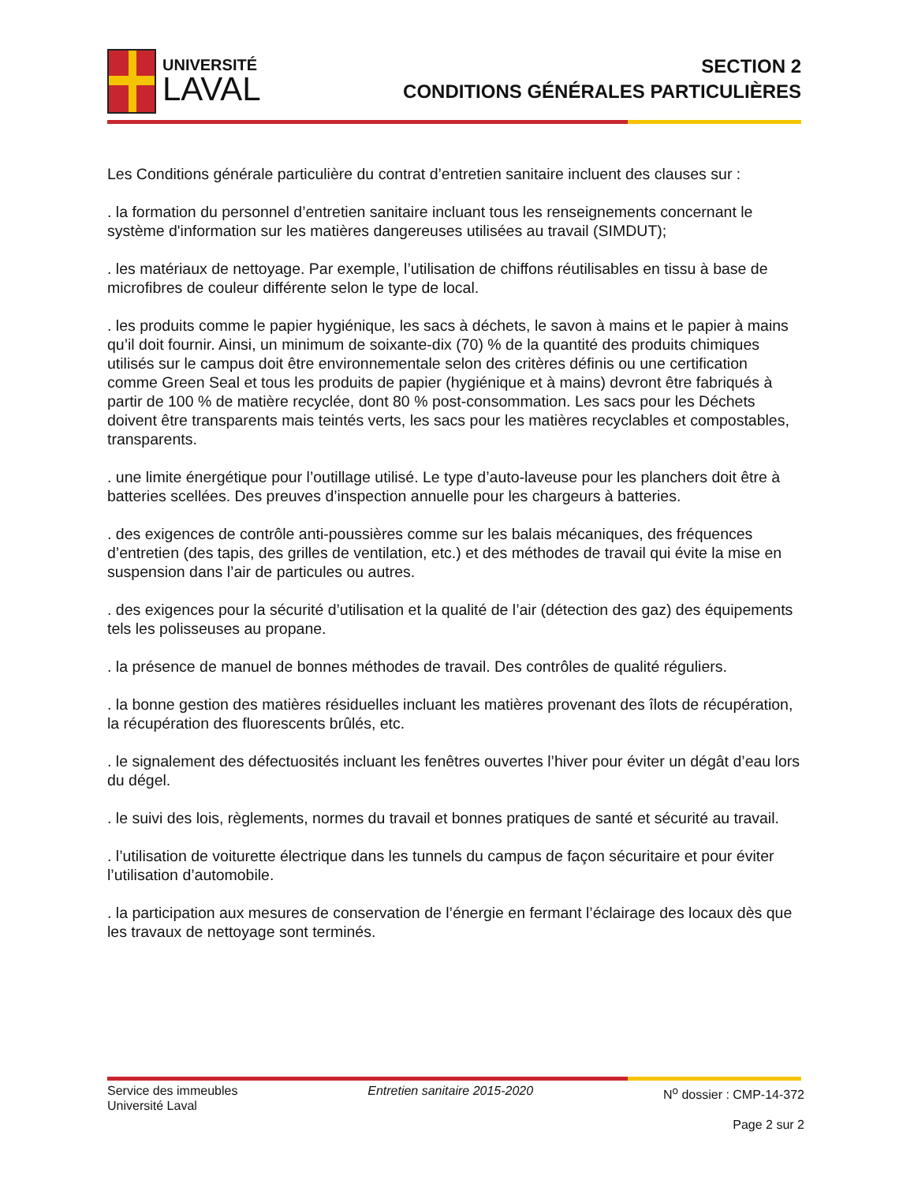UNIVERSITÉ
LAVAL
SECTION 2
CONDITIONS GÉNÉRALES PARTICULIÈRES
Les Conditions générale particulière du contrat d’entretien sanitaire incluent des clauses sur :
. la formation du personnel d’entretien sanitaire incluant tous les renseignements concernant le système d'information sur les matières dangereuses utilisées au travail (SIMDUT);
. les matériaux de nettoyage. Par exemple, l’utilisation de chiffons réutilisables en tissu à base de microfibres de couleur différente selon le type de local.
. les produits comme le papier hygiénique, les sacs à déchets, le savon à mains et le papier à mains qu’il doit fournir. Ainsi, un minimum de soixante-dix (70) % de la quantité des produits chimiques utilisés sur le campus doit être environnementale selon des critères définis ou une certification comme Green Seal et tous les produits de papier (hygiénique et à mains) devront être fabriqués à partir de 100 % de matière recyclée, dont 80 % post-consommation. Les sacs pour les Déchets doivent être transparents mais teintés verts, les sacs pour les matières recyclables et compostables, transparents.
. une limite énergétique pour l’outillage utilisé. Le type d’auto-laveuse pour les planchers doit être à batteries scellées. Des preuves d’inspection annuelle pour les chargeurs à batteries.
. des exigences de contrôle anti-poussières comme sur les balais mécaniques, des fréquences d’entretien (des tapis, des grilles de ventilation, etc.) et des méthodes de travail qui évite la mise en suspension dans l’air de particules ou autres.
. des exigences pour la sécurité d’utilisation et la qualité de l’air (détection des gaz) des équipements tels les polisseuses au propane.
. la présence de manuel de bonnes méthodes de travail. Des contrôles de qualité réguliers.
. la bonne gestion des matières résiduelles incluant les matières provenant des îlots de récupération, la récupération des fluorescents brûlés, etc.
. le signalement des défectuosités incluant les fenêtres ouvertes l’hiver pour éviter un dégât d’eau lors du dégel.
. le suivi des lois, règlements, normes du travail et bonnes pratiques de santé et sécurité au travail.
. l’utilisation de voiturette électrique dans les tunnels du campus de façon sécuritaire et pour éviter l’utilisation d’automobile.
. la participation aux mesures de conservation de l’énergie en fermant l’éclairage des locaux dès que les travaux de nettoyage sont terminés.
Service des immeubles
Université Laval
Entretien sanitaire 2015-2020 N<sup>o</sup> dossier : CMP-14-372
Page 2 sur 2